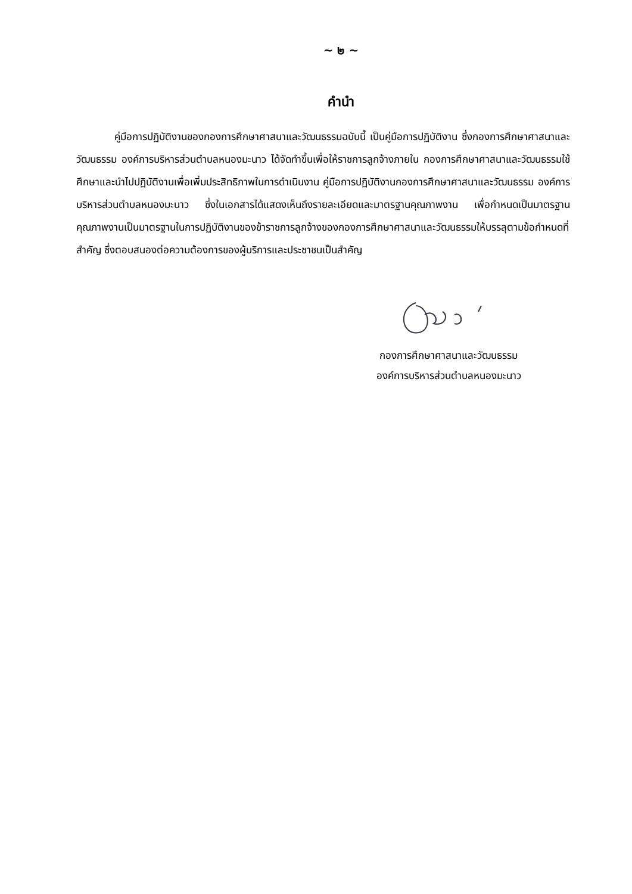~ ๒ ~
คำนำ
คู่มือการปฏิบัติงานของกองการศึกษาศาสนาและวัฒนธรรมฉบับนี้ เป็นคู่มือการปฏิบัติงาน ซึ่งกองการศึกษาศาสนาและวัฒนธรรม องค์การบริหารส่วนตำบลหนองมะนาว ได้จัดทำขึ้นเพื่อให้ราชการลูกจ้างภายใน กองการศึกษาศาสนาและวัฒนธรรมใช้ศึกษาและนำไปปฏิบัติงานเพื่อเพิ่มประสิทธิภาพในการดำเนินงาน คู่มือการปฏิบัติงานกองการศึกษาศาสนาและวัฒนธรรม องค์การบริหารส่วนตำบลหนองมะนาว ซึ่งในเอกสารได้แสดงเห็นถึงรายละเอียดและมาตรฐานคุณภาพงาน เพื่อกำหนดเป็นมาตรฐาน คุณภาพงานเป็นมาตรฐานในการปฏิบัติงานของข้าราชการลูกจ้างของกองการศึกษาศาสนาและวัฒนธรรมให้บรรลุตามข้อกำหนดที่สำคัญ ซึ่งตอบสนองต่อความต้องการของผู้บริการและประชาชนเป็นสำคัญ
กองการศึกษาศาสนาและวัฒนธรรม
องค์การบริหารส่วนตำบลหนองมะนาว